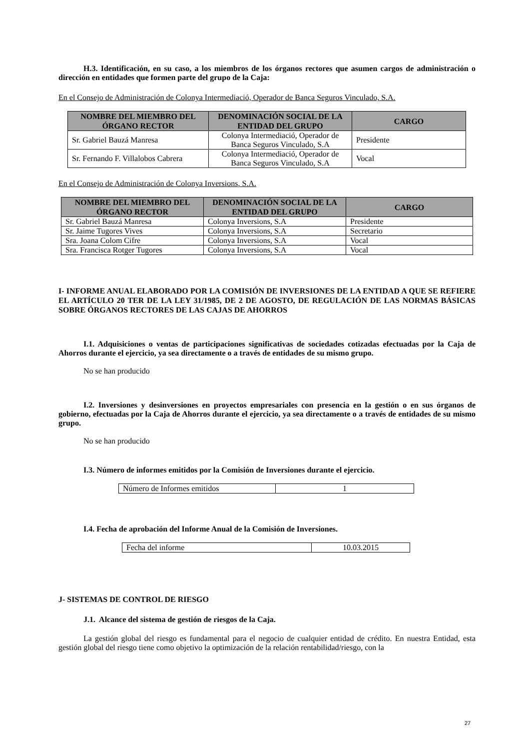H.3. Identificación, en su caso, a los miembros de los órganos rectores que asumen cargos de administración o dirección en entidades que formen parte del grupo de la Caja:
En el Consejo de Administración de Colonya Intermediació, Operador de Banca Seguros Vinculado, S.A.
| NOMBRE DEL MIEMBRO DEL ÓRGANO RECTOR | DENOMINACIÓN SOCIAL DE LA ENTIDAD DEL GRUPO | CARGO |
| --- | --- | --- |
| Sr. Gabriel Bauzá Manresa | Colonya Intermediació, Operador de Banca Seguros Vinculado, S.A | Presidente |
| Sr. Fernando F. Villalobos Cabrera | Colonya Intermediació, Operador de Banca Seguros Vinculado, S.A | Vocal |
En el Consejo de Administración de Colonya Inversions, S.A.
| NOMBRE DEL MIEMBRO DEL ÓRGANO RECTOR | DENOMINACIÓN SOCIAL DE LA ENTIDAD DEL GRUPO | CARGO |
| --- | --- | --- |
| Sr. Gabriel Bauzá Manresa | Colonya Inversions, S.A | Presidente |
| Sr. Jaime Tugores Vives | Colonya Inversions, S.A | Secretario |
| Sra. Joana Colom Cifre | Colonya Inversions, S.A | Vocal |
| Sra. Francisca Rotger Tugores | Colonya Inversions, S.A | Vocal |
I- INFORME ANUAL ELABORADO POR LA COMISIÓN DE INVERSIONES DE LA ENTIDAD A QUE SE REFIERE EL ARTÍCULO 20 TER DE LA LEY 31/1985, DE 2 DE AGOSTO, DE REGULACIÓN DE LAS NORMAS BÁSICAS SOBRE ÓRGANOS RECTORES DE LAS CAJAS DE AHORROS
I.1. Adquisiciones o ventas de participaciones significativas de sociedades cotizadas efectuadas por la Caja de Ahorros durante el ejercicio, ya sea directamente o a través de entidades de su mismo grupo.
No se han producido
I.2. Inversiones y desinversiones en proyectos empresariales con presencia en la gestión o en sus órganos de gobierno, efectuadas por la Caja de Ahorros durante el ejercicio, ya sea directamente o a través de entidades de su mismo grupo.
No se han producido
I.3. Número de informes emitidos por la Comisión de Inversiones durante el ejercicio.
| Número de Informes emitidos | 1 |
I.4. Fecha de aprobación del Informe Anual de la Comisión de Inversiones.
| Fecha del informe | 10.03.2015 |
J- SISTEMAS DE CONTROL DE RIESGO
J.1. Alcance del sistema de gestión de riesgos de la Caja.
La gestión global del riesgo es fundamental para el negocio de cualquier entidad de crédito. En nuestra Entidad, esta gestión global del riesgo tiene como objetivo la optimización de la relación rentabilidad/riesgo, con la
27